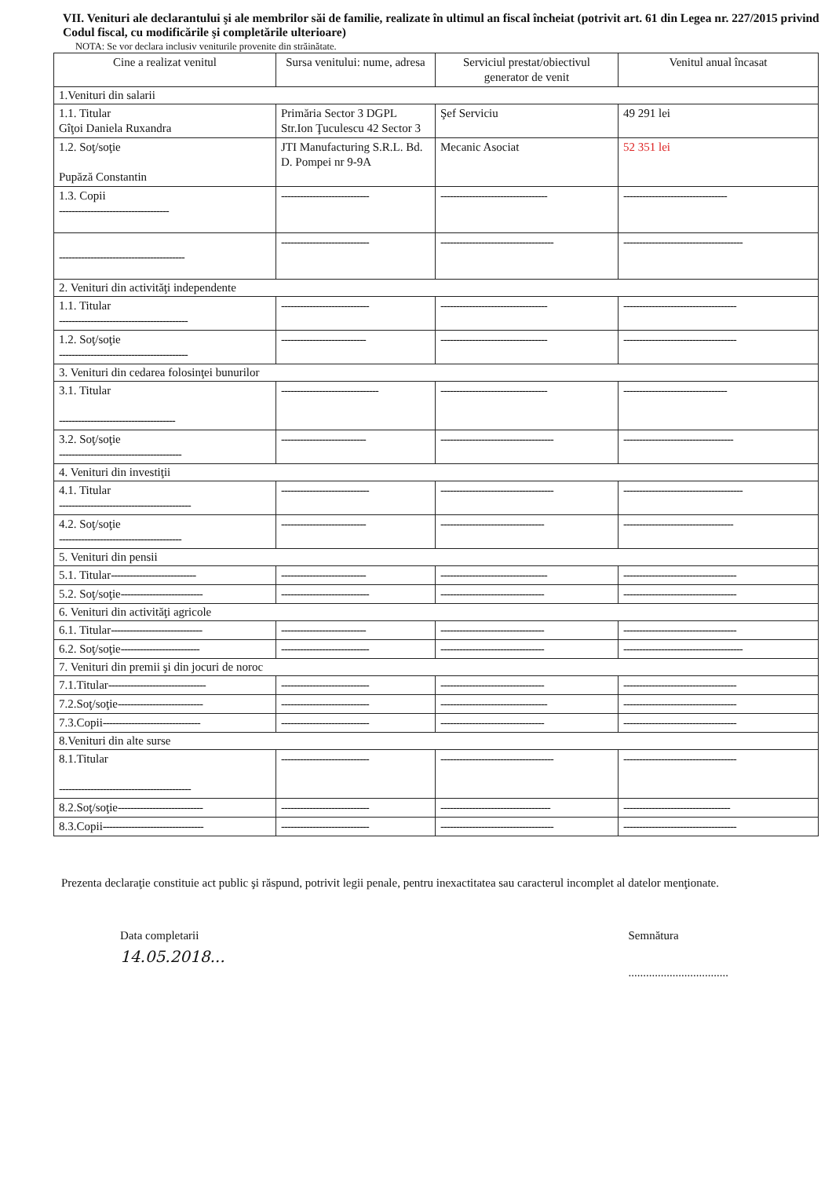VII. Venituri ale declarantului şi ale membrilor săi de familie, realizate în ultimul an fiscal încheiat (potrivit art. 61 din Legea nr. 227/2015 privind Codul fiscal, cu modificările şi completările ulterioare)
NOTA: Se vor declara inclusiv veniturile provenite din străinătate.
| Cine a realizat venitul | Sursa venitului: nume, adresa | Serviciul prestat/obiectivul generator de venit | Venitul anual încasat |
| --- | --- | --- | --- |
| 1.Venituri din salarii | | | |
| 1.1. Titular Gîţoi Daniela Ruxandra | Primăria Sector 3 DGPL Str.Ion Ţuculescu 42 Sector 3 | Şef Serviciu | 49 291 lei |
| 1.2. Soţ/soţie Pupăză Constantin | JTI Manufacturing S.R.L. Bd. D. Pompei nr 9-9A | Mecanic Asociat | 52 351 lei |
| 1.3. Copii ----------------------------------- | ---------------------------- | ---------------------------------- | --------------------------------- |
| ---------------------------------------- | ---------------------------- | ------------------------------------ | -------------------------------------- |
| 2. Venituri din activităţi independente | | | |
| 1.1. Titular ----------------------------------------- | ---------------------------- | ---------------------------------- | ------------------------------------ |
| 1.2. Soţ/soţie ----------------------------------------- | --------------------------- | ---------------------------------- | ------------------------------------ |
| 3. Venituri din cedarea folosinţei bunurilor | | | |
| 3.1. Titular ------------------------------------- | ------------------------------- | ---------------------------------- | --------------------------------- |
| 3.2. Soţ/soţie --------------------------------------- | --------------------------- | ------------------------------------ | ----------------------------------- |
| 4. Venituri din investiţii | | | |
| 4.1. Titular ------------------------------------------ | ---------------------------- | ------------------------------------ | -------------------------------------- |
| 4.2. Soţ/soţie --------------------------------------- | --------------------------- | --------------------------------- | ----------------------------------- |
| 5. Venituri din pensii | | | |
| 5.1. Titular --------------------------- | --------------------------- | ---------------------------------- | ------------------------------------ |
| 5.2. Soţ/soţie -------------------------- | ---------------------------- | --------------------------------- | ------------------------------------ |
| 6. Venituri din activităţi agricole | | | |
| 6.1. Titular ----------------------------- | --------------------------- | --------------------------------- | ------------------------------------ |
| 6.2. Soţ/soţie ------------------------- | ---------------------------- | --------------------------------- | -------------------------------------- |
| 7. Venituri din premii şi din jocuri de noroc | | | |
| 7.1.Titular ------------------------------- | ---------------------------- | --------------------------------- | ------------------------------------ |
| 7.2.Soţ/soţie --------------------------- | ---------------------------- | ---------------------------------- | ------------------------------------ |
| 7.3.Copii ------------------------------- | ---------------------------- | --------------------------------- | ------------------------------------ |
| 8.Venituri din alte surse | | | |
| 8.1.Titular ------------------------------------------ | ---------------------------- | ------------------------------------ | ------------------------------------ |
| 8.2.Soţ/soţie --------------------------- | ---------------------------- | ----------------------------------- | ---------------------------------- |
| 8.3.Copii -------------------------------- | ---------------------------- | ------------------------------------ | ------------------------------------ |
Prezenta declaraţie constituie act public şi răspund, potrivit legii penale, pentru inexactitatea sau caracterul incomplet al datelor menţionate.
Data completarii
14.05.2018...
Semnătura
..................................